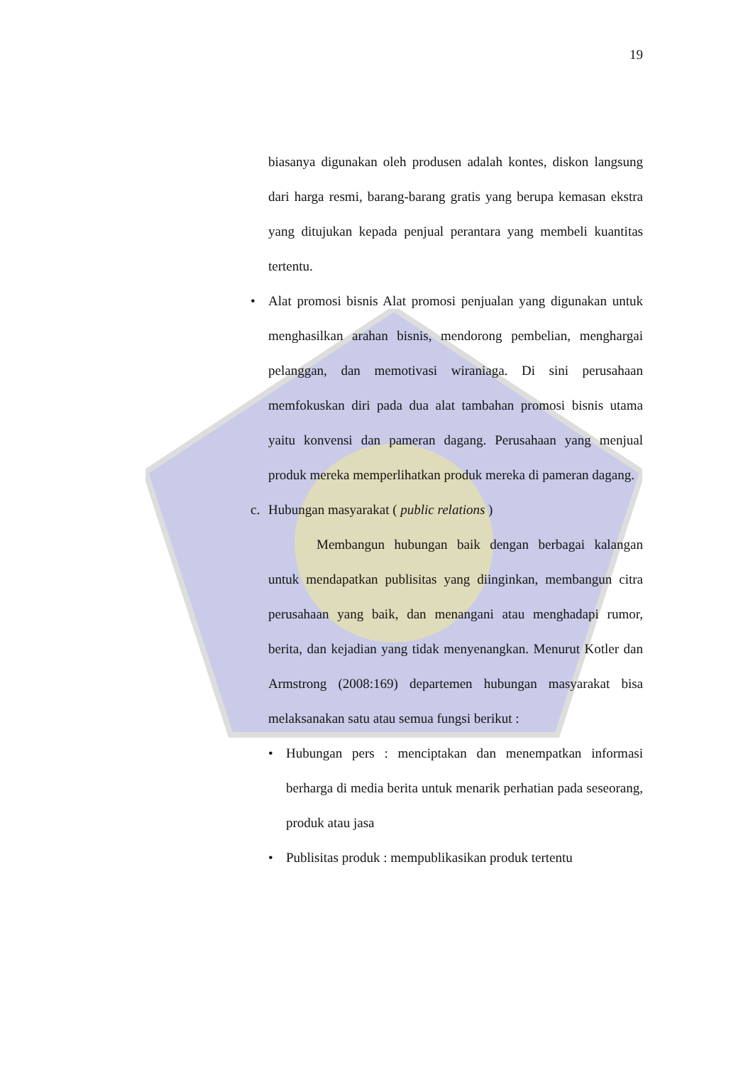19
biasanya digunakan oleh produsen adalah kontes, diskon langsung dari harga resmi, barang-barang gratis yang berupa kemasan ekstra yang ditujukan kepada penjual perantara yang membeli kuantitas tertentu.
• Alat promosi bisnis Alat promosi penjualan yang digunakan untuk menghasilkan arahan bisnis, mendorong pembelian, menghargai pelanggan, dan memotivasi wiraniaga. Di sini perusahaan memfokuskan diri pada dua alat tambahan promosi bisnis utama yaitu konvensi dan pameran dagang. Perusahaan yang menjual produk mereka memperlihatkan produk mereka di pameran dagang.
c. Hubungan masyarakat ( public relations )
Membangun hubungan baik dengan berbagai kalangan untuk mendapatkan publisitas yang diinginkan, membangun citra perusahaan yang baik, dan menangani atau menghadapi rumor, berita, dan kejadian yang tidak menyenangkan. Menurut Kotler dan Armstrong (2008:169) departemen hubungan masyarakat bisa melaksanakan satu atau semua fungsi berikut :
• Hubungan pers : menciptakan dan menempatkan informasi berharga di media berita untuk menarik perhatian pada seseorang, produk atau jasa
• Publisitas produk : mempublikasikan produk tertentu